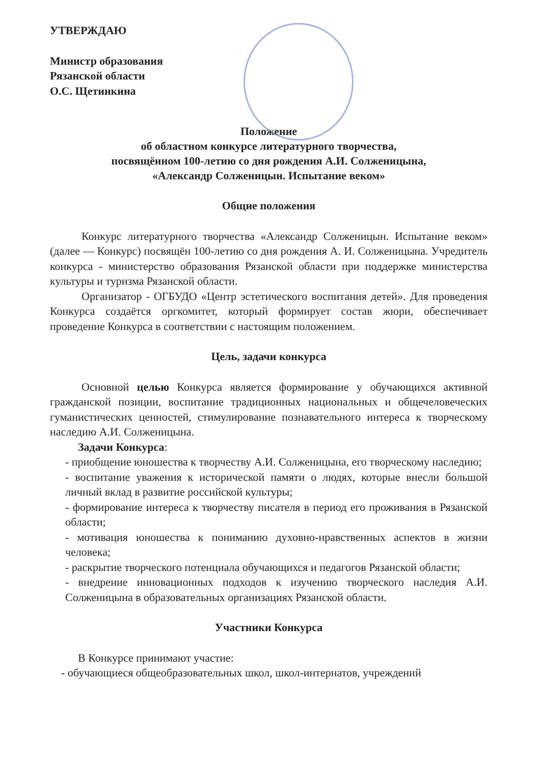УТВЕРЖДАЮ
Министр образования
Рязанской области
О.С. Щетинкина
Положение
об областном конкурсе литературного творчества,
посвящённом 100-летию со дня рождения А.И. Солженицына,
«Александр Солженицын. Испытание веком»
Общие положения
Конкурс литературного творчества «Александр Солженицын. Испытание веком» (далее — Конкурс) посвящён 100-летию со дня рождения А. И. Солженицына. Учредитель конкурса - министерство образования Рязанской области при поддержке министерства культуры и туризма Рязанской области.
Организатор - ОГБУДО «Центр эстетического воспитания детей». Для проведения Конкурса создаётся оргкомитет, который формирует состав жюри, обеспечивает проведение Конкурса в соответствии с настоящим положением.
Цель, задачи конкурса
Основной целью Конкурса является формирование у обучающихся активной гражданской позиции, воспитание традиционных национальных и общечеловеческих гуманистических ценностей, стимулирование познавательного интереса к творческому наследию А.И. Солженицына.
Задачи Конкурса:
- приобщение юношества к творчеству А.И. Солженицына, его творческому наследию;
- воспитание уважения к исторической памяти о людях, которые внесли большой личный вклад в развитие российской культуры;
- формирование интереса к творчеству писателя в период его проживания в Рязанской области;
- мотивация юношества к пониманию духовно-нравственных аспектов в жизни человека;
- раскрытие творческого потенциала обучающихся и педагогов Рязанской области;
- внедрение инновационных подходов к изучению творческого наследия А.И. Солженицына в образовательных организациях Рязанской области.
Участники Конкурса
В Конкурсе принимают участие:
- обучающиеся общеобразовательных школ, школ-интернатов, учреждений